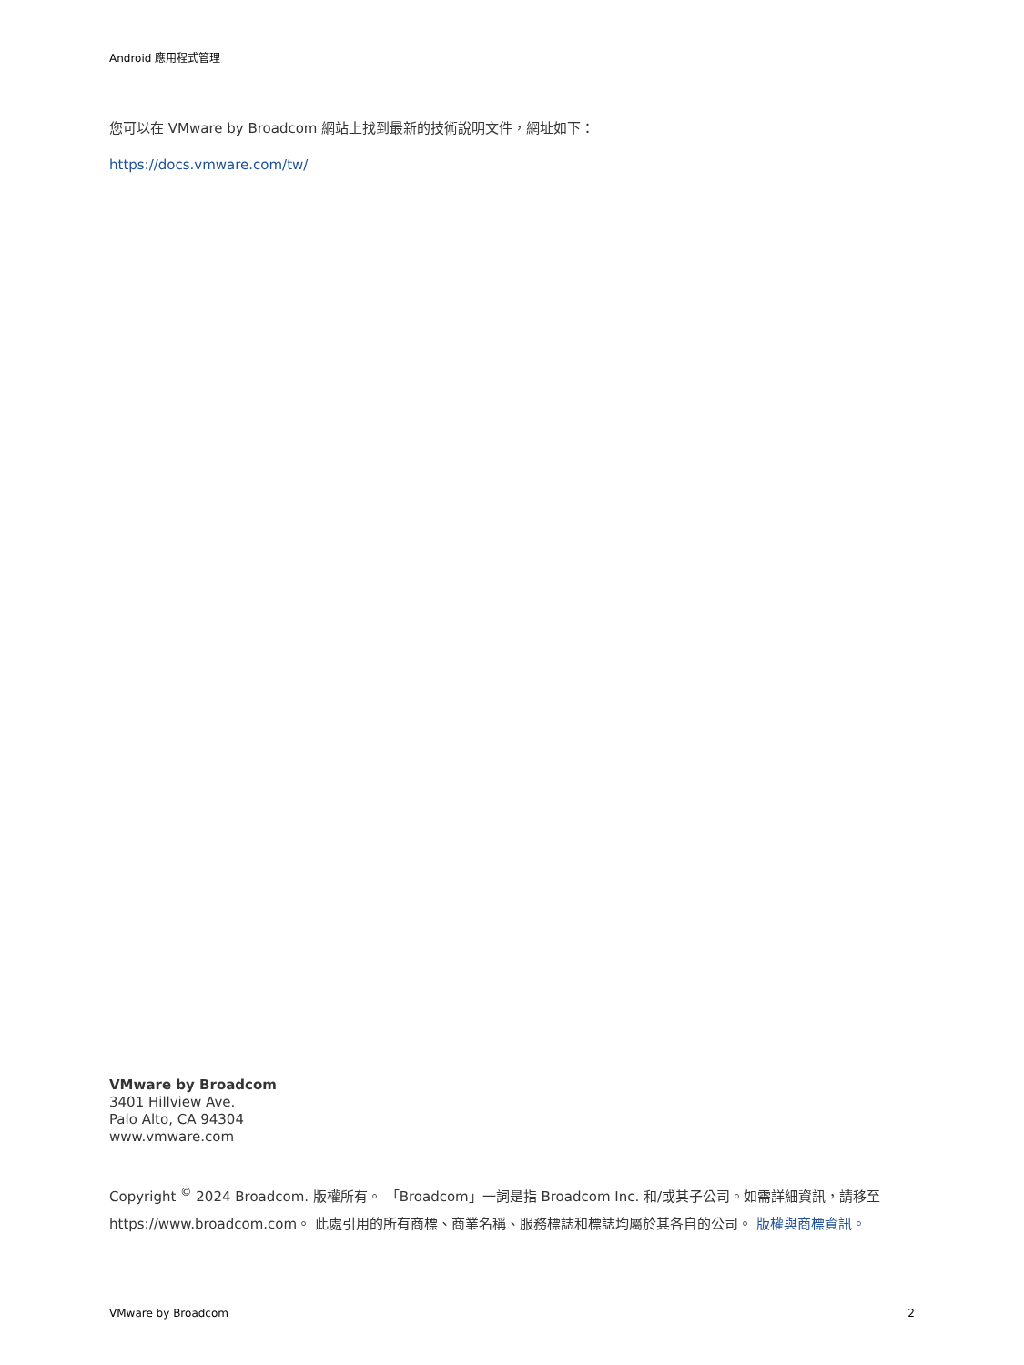Android 應用程式管理
您可以在 VMware by Broadcom 網站上找到最新的技術說明文件，網址如下：
https://docs.vmware.com/tw/
VMware by Broadcom
3401 Hillview Ave.
Palo Alto, CA 94304
www.vmware.com
Copyright <sup>©</sup> 2024 Broadcom. 版權所有。 「Broadcom」一詞是指 Broadcom Inc. 和/或其子公司。如需詳細資訊，請移至 https://www.broadcom.com。 此處引用的所有商標、商業名稱、服務標誌和標誌均屬於其各自的公司。 版權與商標資訊。
VMware by Broadcom 2